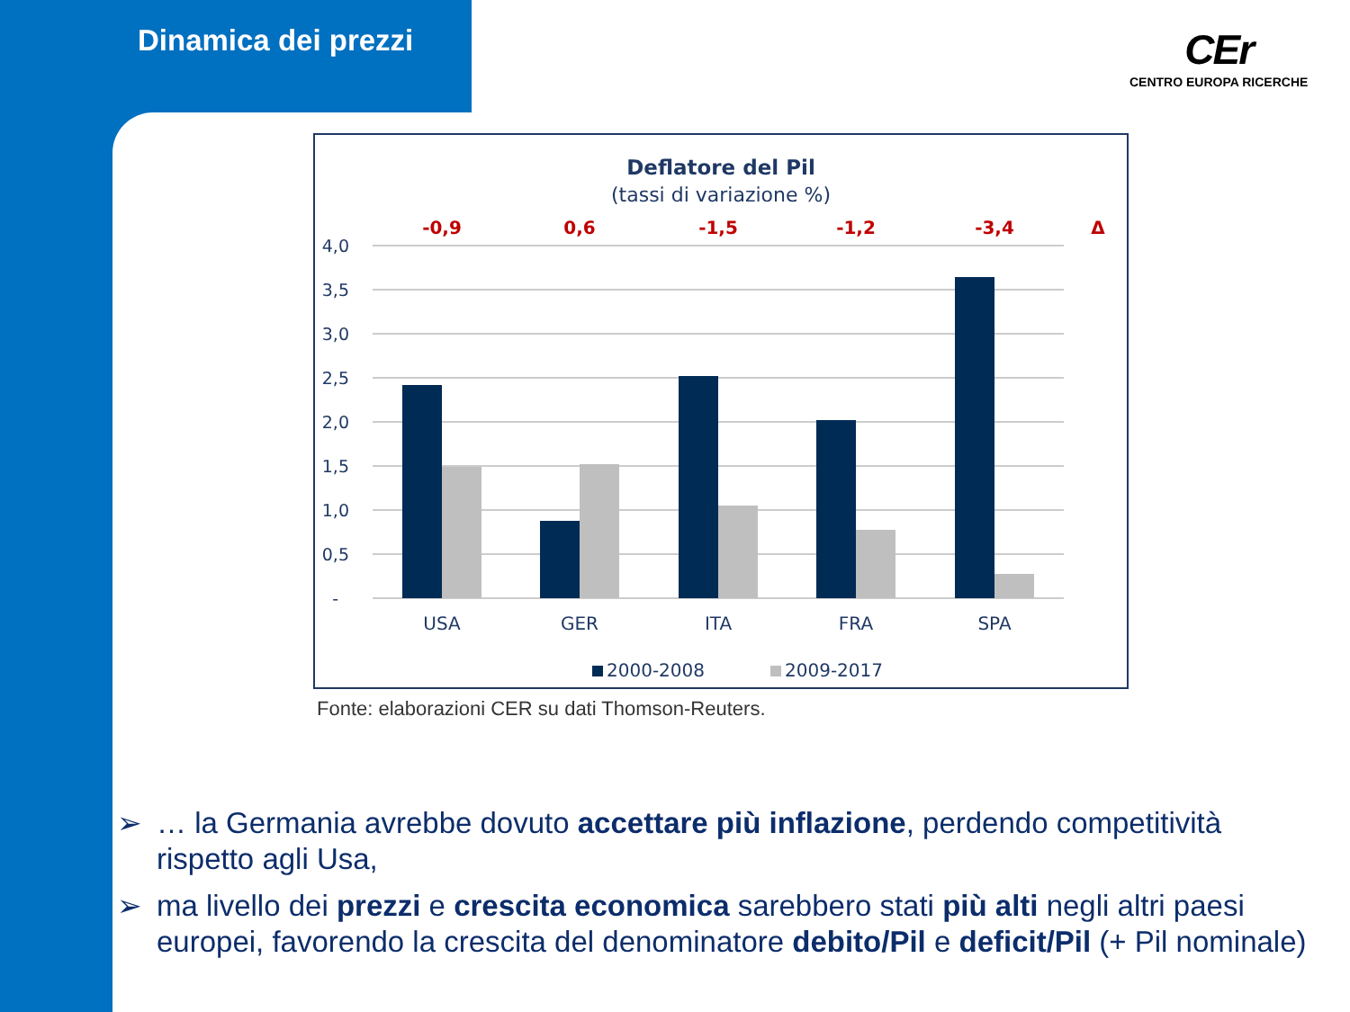Dinamica dei prezzi CEr
CENTRO EUROPA RICERCHE
Deflatore del Pil
(tassi di variazione %)
-0,9
0,6
-1,5
-1,2
-3,4
Δ
4,0
3,5
3,0
2,5
2,0
1,5
1,0
0,5
-
USA
GER
ITA
FRA
SPA
2000-2008
2009-2017
Fonte: elaborazioni CER su dati Thomson-Reuters.
➢ … la Germania avrebbe dovuto accettare più inflazione, perdendo competitività rispetto agli Usa,
➢ ma livello dei prezzi e crescita economica sarebbero stati più alti negli altri paesi europei, favorendo la crescita del denominatore debito/Pil e deficit/Pil (+ Pil nominale)